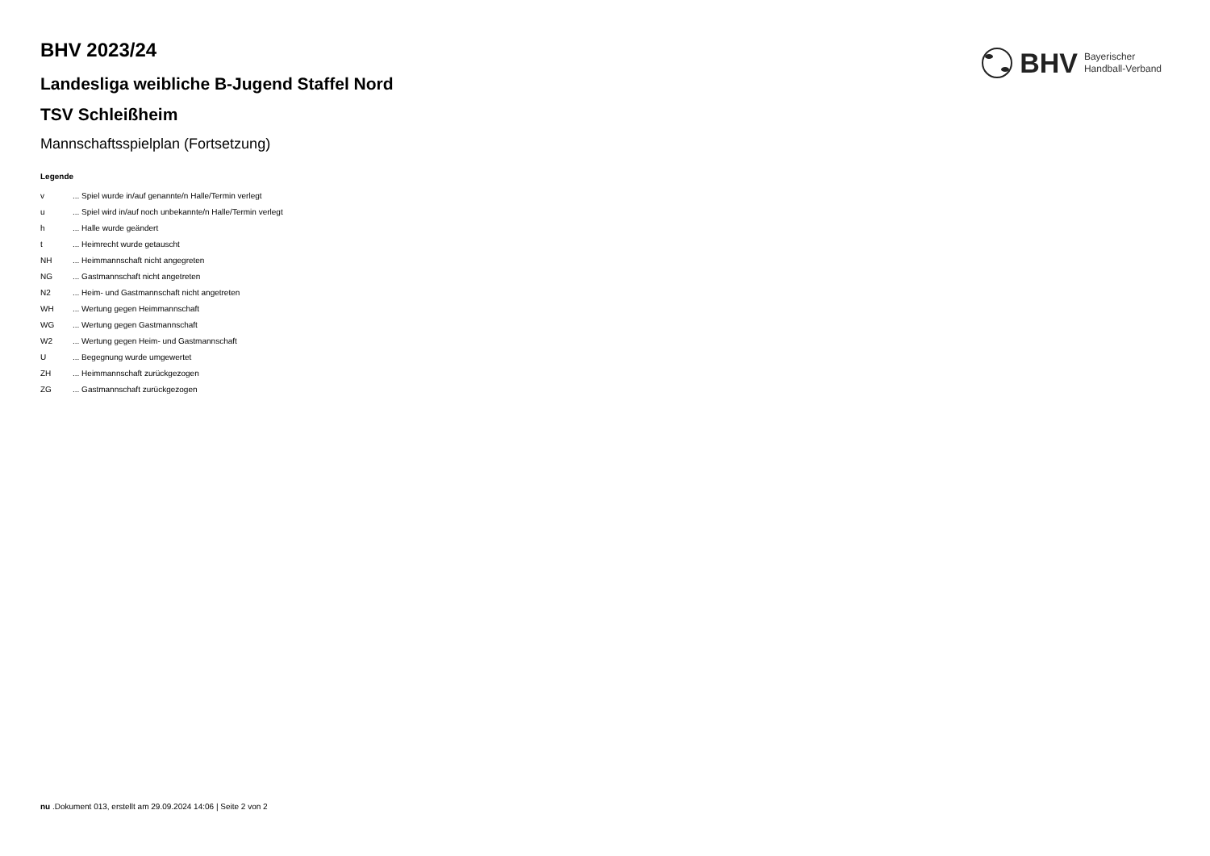BHV Bayerischer
Handball-Verband
BHV 2023/24
Landesliga weibliche B-Jugend Staffel Nord
TSV Schleißheim
Mannschaftsspielplan (Fortsetzung)
Legende
| v | ... Spiel wurde in/auf genannte/n Halle/Termin verlegt |
| u | ... Spiel wird in/auf noch unbekannte/n Halle/Termin verlegt |
| h | ... Halle wurde geändert |
| t | ... Heimrecht wurde getauscht |
| NH | ... Heimmannschaft nicht angegreten |
| NG | ... Gastmannschaft nicht angetreten |
| N2 | ... Heim- und Gastmannschaft nicht angetreten |
| WH | ... Wertung gegen Heimmannschaft |
| WG | ... Wertung gegen Gastmannschaft |
| W2 | ... Wertung gegen Heim- und Gastmannschaft |
| U | ... Begegnung wurde umgewertet |
| ZH | ... Heimmannschaft zurückgezogen |
| ZG | ... Gastmannschaft zurückgezogen |
nu .Dokument 013, erstellt am 29.09.2024 14:06 | Seite 2 von 2